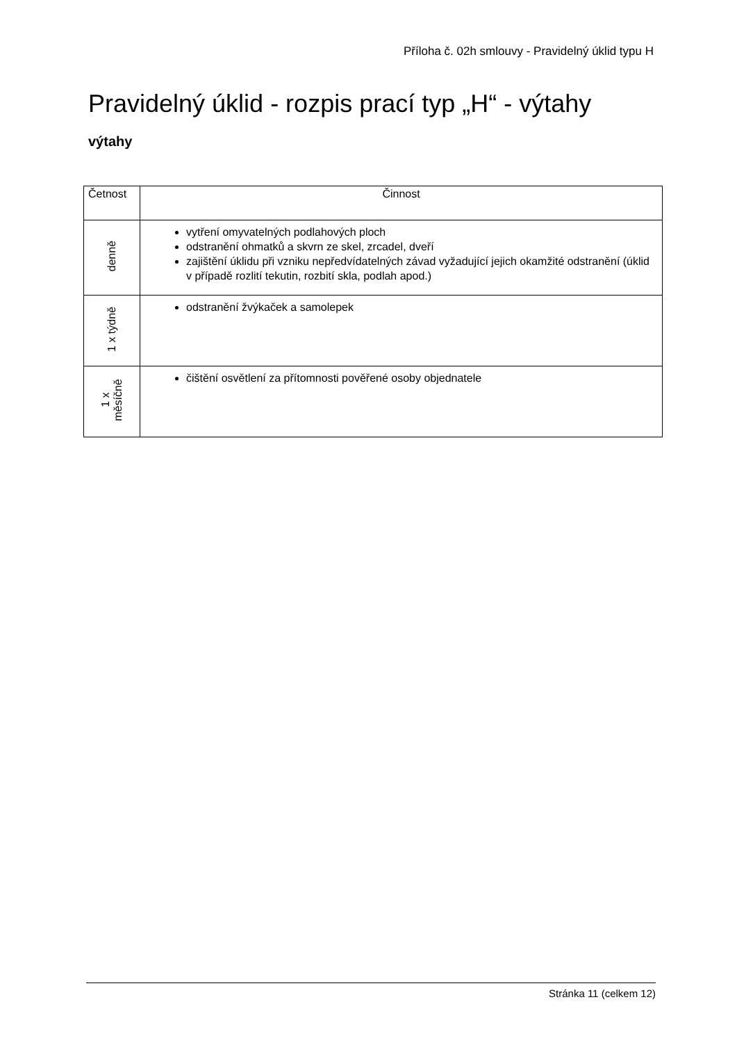Příloha č. 02h smlouvy - Pravidelný úklid typu H
Pravidelný úklid - rozpis prací typ „H“ - výtahy
výtahy
| Četnost | Činnost |
| --- | --- |
| denně | vytření omyvatelných podlahových ploch odstranění ohmatků a skvrn ze skel, zrcadel, dveří zajištění úklidu při vzniku nepředvídatelných závad vyžadující jejich okamžité odstranění (úklid v případě rozlití tekutin, rozbití skla, podlah apod.) |
| 1 x týdně | odstranění žvýkaček a samolepek |
| 1 x měsíčně | čištění osvětlení za přítomnosti pověřené osoby objednatele |
Stránka 11 (celkem 12)